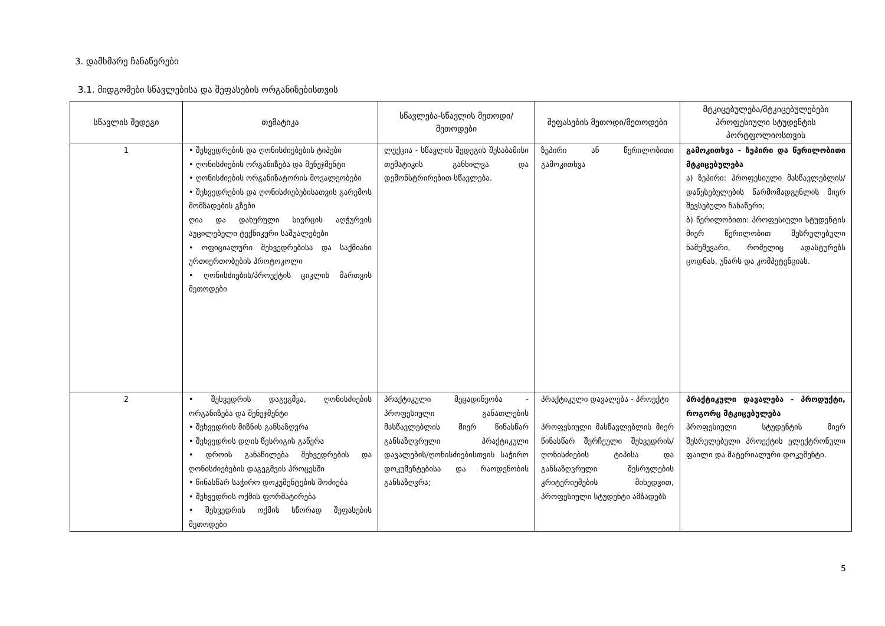3. დამხმარე ჩანაწერები
3.1. მიდგომები სწავლებისა და შეფასების ორგანიზებისთვის
| სწავლის შედეგი | თემატიკა | სწავლება-სწავლის მეთოდი/მეთოდები | შეფასების მეთოდი/მეთოდები | მტკიცებულება/მტკიცებულებები პროფესიული სტუდენტის პორტფოლიოსთვის |
| --- | --- | --- | --- | --- |
| 1 | • შეხვედრების და ღონისძიებების ტიპები • ღონისძიების ორგანიზება და მენეჯმენტი • ღონისძიების ორგანიზატორის მოვალეობები • შეხვედრების და ღონისძიებებისათვის გარემოს მომზადების გზები ღია და დახურული სივრცის აღჭურვის აუცილებელი ტექნიკური საშუალებები • ოფიციალური შეხვედრებისა და საქმიანი ურთიერთობების პროტოკოლი • ღონისძიების/პროექტის ციკლის მართვის მეთოდები | ლექცია - სწავლის შედეგის შესაბამისი თემატიკის განხილვა და დემონსტრირებით სწავლება. | ზეპირი ან წერილობითი გამოკითხვა | გამოკითხვა - ზეპირი და წერილობითი მტკიცებულება ა) ზეპირი: პროფესიული მასწავლებლის/დაწესებულების წარმომადგენლის მიერ შევსებული ჩანაწერი; ბ) წერილობითი: პროფესიული სტუდენტის მიერ წერილობით შესრულებული ნამუშევარი, რომელიც ადასტურებს ცოდნას, უნარს და კომპეტენციას. |
| 2 | • შეხვედრის დაგეგმვა, ღონისძიების ორგანიზება და მენეჯმენტი • შეხვედრის მიზნის განსაზღვრა • შეხვედრის დღის წესრიგის გაწერა • დროის განაწილება შეხვედრების და ღონისძიებების დაგეგმვის პროცესში • წინასწარ საჭირო დოკუმენტების მოძიება • შეხვედრის ოქმის ფორმატირება • შეხვედრის ოქმის სწორად შეფასების მეთოდები | პრაქტიკული მეცადინეობა - პროფესიული განათლების მასწავლებლის მიერ წინასწარ განსაზღვრული პრაქტიკული დავალების/ღონისძიებისთვის საჭირო დოკუმენტებისა და რაოდენობის განსაზღვრა; | პრაქტიკული დავალება - პროექტი პროფესიული მასწავლებლის მიერ წინასწარ შერჩეული შეხვედრის/ღონისძიების ტიპისა და განსაზღვრული შესრულების კრიტერიუმების მიხედვით, პროფესიული სტუდენტი ამზადებს | პრაქტიკული დავალება - პროდუქტი, როგორც მტკიცებულება პროფესიული სტუდენტის მიერ შესრულებული პროექტის ელექტრონული ფაილი და მატერიალური დოკუმენტი. |
5